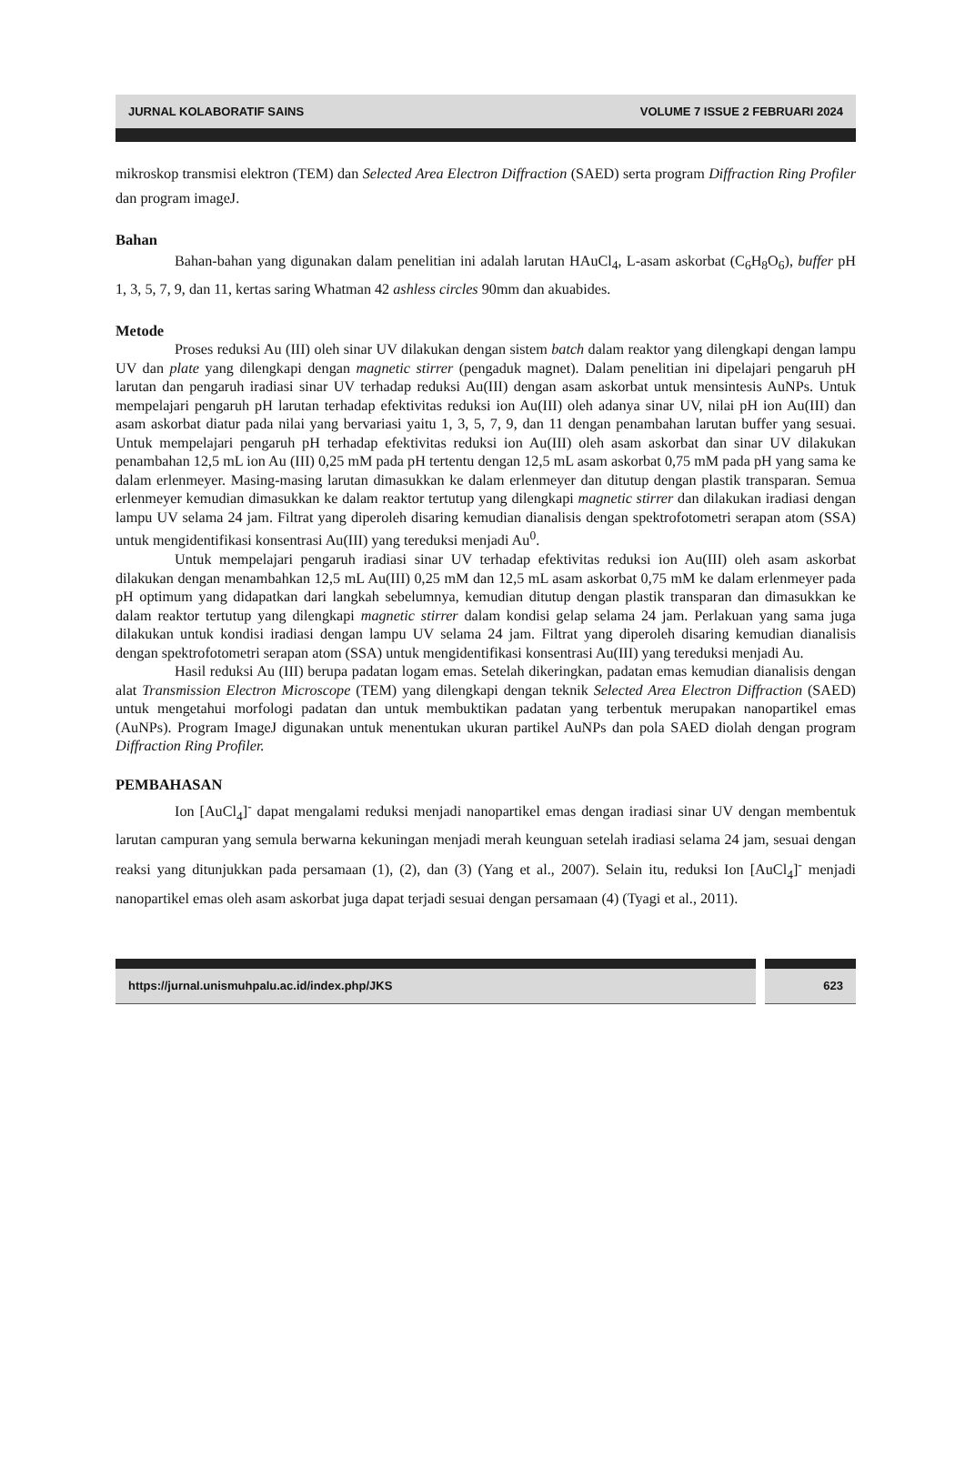JURNAL KOLABORATIF SAINS VOLUME 7 ISSUE 2 FEBRUARI 2024
mikroskop transmisi elektron (TEM) dan Selected Area Electron Diffraction (SAED) serta program Diffraction Ring Profiler dan program imageJ.
Bahan
Bahan-bahan yang digunakan dalam penelitian ini adalah larutan HAuCl<sub>4</sub>, L-asam askorbat (C<sub>6</sub>H<sub>8</sub>O<sub>6</sub>), buffer pH 1, 3, 5, 7, 9, dan 11, kertas saring Whatman 42 ashless circles 90mm dan akuabides.
Metode
Proses reduksi Au (III) oleh sinar UV dilakukan dengan sistem batch dalam reaktor yang dilengkapi dengan lampu UV dan plate yang dilengkapi dengan magnetic stirrer (pengaduk magnet). Dalam penelitian ini dipelajari pengaruh pH larutan dan pengaruh iradiasi sinar UV terhadap reduksi Au(III) dengan asam askorbat untuk mensintesis AuNPs. Untuk mempelajari pengaruh pH larutan terhadap efektivitas reduksi ion Au(III) oleh adanya sinar UV, nilai pH ion Au(III) dan asam askorbat diatur pada nilai yang bervariasi yaitu 1, 3, 5, 7, 9, dan 11 dengan penambahan larutan buffer yang sesuai. Untuk mempelajari pengaruh pH terhadap efektivitas reduksi ion Au(III) oleh asam askorbat dan sinar UV dilakukan penambahan 12,5 mL ion Au (III) 0,25 mM pada pH tertentu dengan 12,5 mL asam askorbat 0,75 mM pada pH yang sama ke dalam erlenmeyer. Masing-masing larutan dimasukkan ke dalam erlenmeyer dan ditutup dengan plastik transparan. Semua erlenmeyer kemudian dimasukkan ke dalam reaktor tertutup yang dilengkapi magnetic stirrer dan dilakukan iradiasi dengan lampu UV selama 24 jam. Filtrat yang diperoleh disaring kemudian dianalisis dengan spektrofotometri serapan atom (SSA) untuk mengidentifikasi konsentrasi Au(III) yang tereduksi menjadi Au<sup>0</sup>.
Untuk mempelajari pengaruh iradiasi sinar UV terhadap efektivitas reduksi ion Au(III) oleh asam askorbat dilakukan dengan menambahkan 12,5 mL Au(III) 0,25 mM dan 12,5 mL asam askorbat 0,75 mM ke dalam erlenmeyer pada pH optimum yang didapatkan dari langkah sebelumnya, kemudian ditutup dengan plastik transparan dan dimasukkan ke dalam reaktor tertutup yang dilengkapi magnetic stirrer dalam kondisi gelap selama 24 jam. Perlakuan yang sama juga dilakukan untuk kondisi iradiasi dengan lampu UV selama 24 jam. Filtrat yang diperoleh disaring kemudian dianalisis dengan spektrofotometri serapan atom (SSA) untuk mengidentifikasi konsentrasi Au(III) yang tereduksi menjadi Au.
Hasil reduksi Au (III) berupa padatan logam emas. Setelah dikeringkan, padatan emas kemudian dianalisis dengan alat Transmission Electron Microscope (TEM) yang dilengkapi dengan teknik Selected Area Electron Diffraction (SAED) untuk mengetahui morfologi padatan dan untuk membuktikan padatan yang terbentuk merupakan nanopartikel emas (AuNPs). Program ImageJ digunakan untuk menentukan ukuran partikel AuNPs dan pola SAED diolah dengan program Diffraction Ring Profiler.
PEMBAHASAN
Ion [AuCl<sub>4</sub>]<sup>-</sup> dapat mengalami reduksi menjadi nanopartikel emas dengan iradiasi sinar UV dengan membentuk larutan campuran yang semula berwarna kekuningan menjadi merah keunguan setelah iradiasi selama 24 jam, sesuai dengan reaksi yang ditunjukkan pada persamaan (1), (2), dan (3) (Yang et al., 2007). Selain itu, reduksi Ion [AuCl<sub>4</sub>]<sup>-</sup> menjadi nanopartikel emas oleh asam askorbat juga dapat terjadi sesuai dengan persamaan (4) (Tyagi et al., 2011).
https://jurnal.unismuhpalu.ac.id/index.php/JKS
623